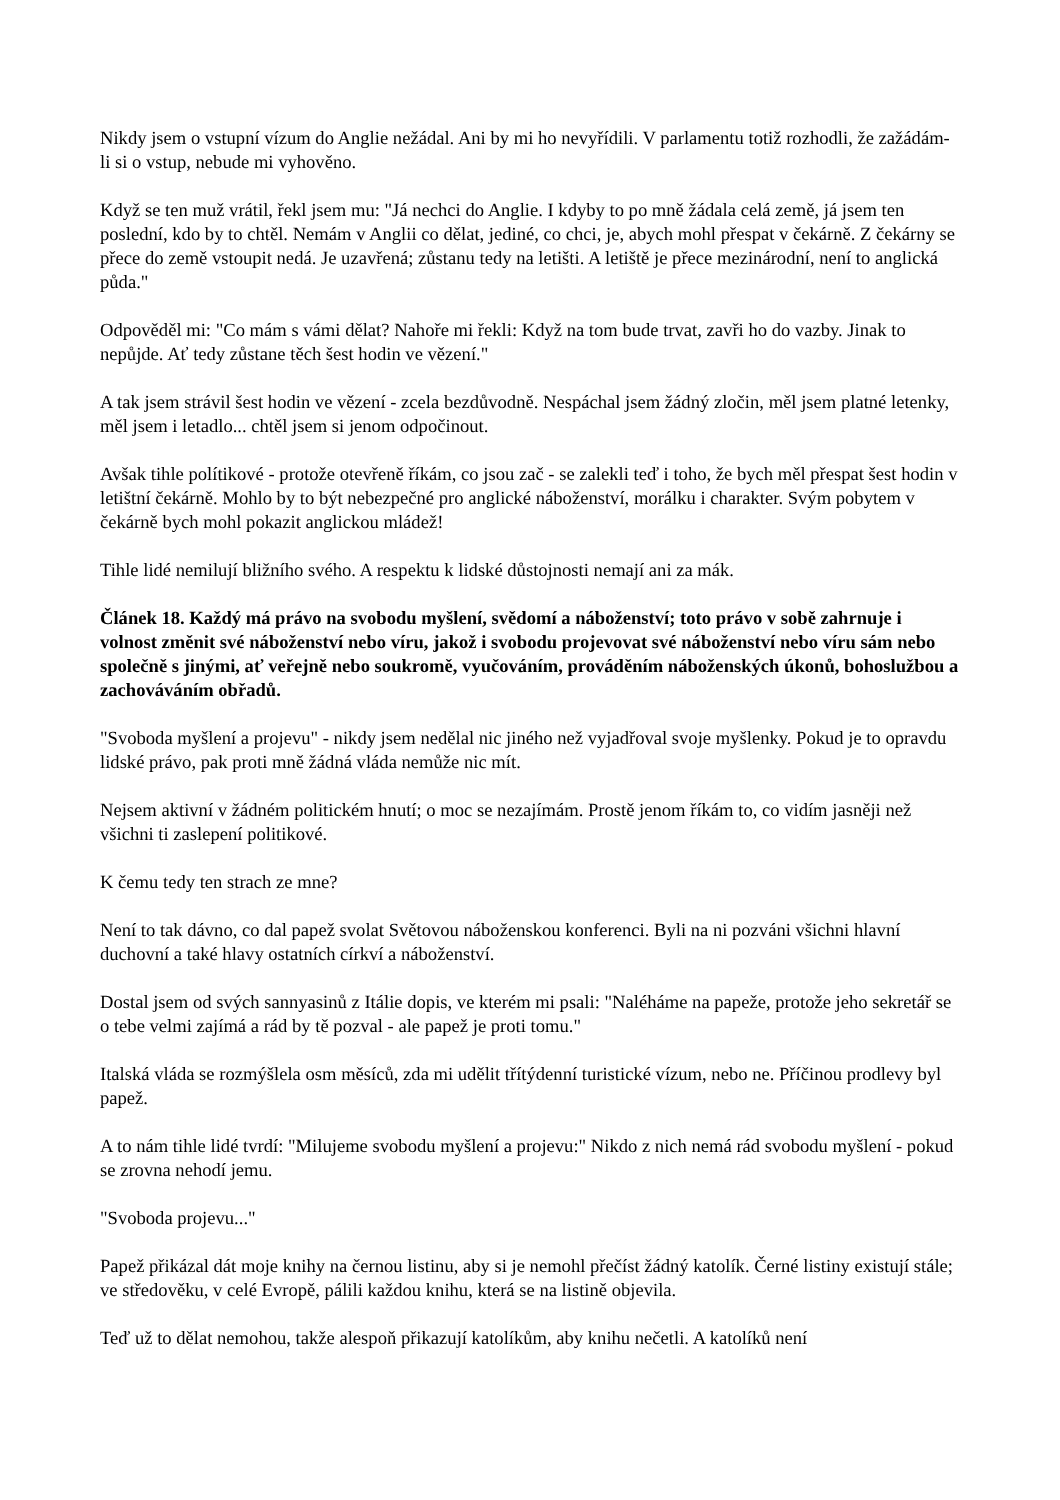Nikdy jsem o vstupní vízum do Anglie nežádal. Ani by mi ho nevyřídili. V parlamentu totiž rozhodli, že zažádám-li si o vstup, nebude mi vyhověno.
Když se ten muž vrátil, řekl jsem mu: "Já nechci do Anglie. I kdyby to po mně žádala celá země, já jsem ten poslední, kdo by to chtěl. Nemám v Anglii co dělat, jediné, co chci, je, abych mohl přespat v čekárně. Z čekárny se přece do země vstoupit nedá. Je uzavřená; zůstanu tedy na letišti. A letiště je přece mezinárodní, není to anglická půda."
Odpověděl mi: "Co mám s vámi dělat? Nahoře mi řekli: Když na tom bude trvat, zavři ho do vazby. Jinak to nepůjde. Ať tedy zůstane těch šest hodin ve vězení."
A tak jsem strávil šest hodin ve vězení - zcela bezdůvodně. Nespáchal jsem žádný zločin, měl jsem platné letenky, měl jsem i letadlo... chtěl jsem si jenom odpočinout.
Avšak tihle polítikové - protože otevřeně říkám, co jsou zač - se zalekli teď i toho, že bych měl přespat šest hodin v letištní čekárně. Mohlo by to být nebezpečné pro anglické náboženství, morálku i charakter. Svým pobytem v čekárně bych mohl pokazit anglickou mládež!
Tihle lidé nemilují bližního svého. A respektu k lidské důstojnosti nemají ani za mák.
Článek 18. Každý má právo na svobodu myšlení, svědomí a náboženství; toto právo v sobě zahrnuje i volnost změnit své náboženství nebo víru, jakož i svobodu projevovat své náboženství nebo víru sám nebo společně s jinými, ať veřejně nebo soukromě, vyučováním, prováděním náboženských úkonů, bohoslužbou a zachováváním obřadů.
"Svoboda myšlení a projevu" - nikdy jsem nedělal nic jiného než vyjadřoval svoje myšlenky. Pokud je to opravdu lidské právo, pak proti mně žádná vláda nemůže nic mít.
Nejsem aktivní v žádném politickém hnutí; o moc se nezajímám. Prostě jenom říkám to, co vidím jasněji než všichni ti zaslepení politikové.
K čemu tedy ten strach ze mne?
Není to tak dávno, co dal papež svolat Světovou náboženskou konferenci. Byli na ni pozváni všichni hlavní duchovní a také hlavy ostatních církví a náboženství.
Dostal jsem od svých sannyasinů z Itálie dopis, ve kterém mi psali: "Naléháme na papeže, protože jeho sekretář se o tebe velmi zajímá a rád by tě pozval - ale papež je proti tomu."
Italská vláda se rozmýšlela osm měsíců, zda mi udělit třítýdenní turistické vízum, nebo ne. Příčinou prodlevy byl papež.
A to nám tihle lidé tvrdí: "Milujeme svobodu myšlení a projevu:" Nikdo z nich nemá rád svobodu myšlení - pokud se zrovna nehodí jemu.
"Svoboda projevu..."
Papež přikázal dát moje knihy na černou listinu, aby si je nemohl přečíst žádný katolík. Černé listiny existují stále; ve středověku, v celé Evropě, pálili každou knihu, která se na listině objevila.
Teď už to dělat nemohou, takže alespoň přikazují katolíkům, aby knihu nečetli. A katolíků není